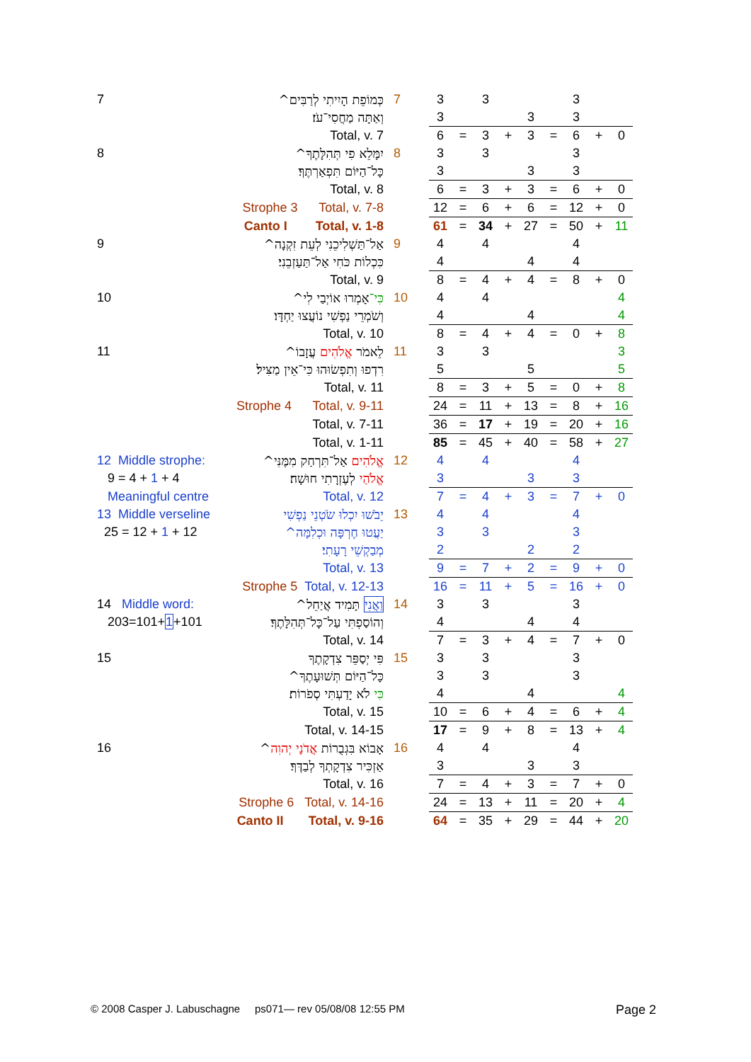| 7 | כְּמוֹפֵת הָיִיתִי לְרַבִּים^ | 7 | 3 | | 3 | | | | 3 | | |
| | וְאַתָּה מַחֲסִי־עֹז׃ | | 3 | | | | 3 | | 3 | | |
| | Total, v. 7 | | 6 | = | 3 | + | 3 | = | 6 | + | 0 |
| 8 | יִמָּלֵא פִי תְּהִלָּתֶךָ^ | 8 | 3 | | 3 | | | | 3 | | |
| | כָּל־הַיּוֹם תִּפְאַרְתֶּךָ׃ | | 3 | | | | 3 | | 3 | | |
| | Total, v. 8 | | 6 | = | 3 | + | 3 | = | 6 | + | 0 |
| | Strophe 3 Total, v. 7-8 | | 12 | = | 6 | + | 6 | = | 12 | + | 0 |
| | Canto I Total, v. 1-8 | | 61 | = | 34 | + | 27 | = | 50 | + | 11 |
| 9 | אַל־תַּשְׁלִיכֵנִי לְעֵת זִקְנָה^ | 9 | 4 | | 4 | | | | 4 | | |
| | כִּכְלוֹת כֹּחִי אַל־תַּעַזְבֵנִי׃ | | 4 | | | | 4 | | 4 | | |
| | Total, v. 9 | | 8 | = | 4 | + | 4 | = | 8 | + | 0 |
| 10 | כִּי־ אָמְרוּ אוֹיְבַי לִי^ | 10 | 4 | | 4 | | | | | | 4 |
| | וְשֹׁמְרֵי נַפְשִׁי נוֹעֲצוּ יַחְדָּו׃ | | 4 | | | | 4 | | | | 4 |
| | Total, v. 10 | | 8 | = | 4 | + | 4 | = | 0 | + | 8 |
| 11 | לֵאמֹר אֱלֹהִים עֲזָבוֹ^ | 11 | 3 | | 3 | | | | | | 3 |
| | רִדְפוּ וְתִפְשׂוּהוּ כִּי־אֵין מַצִּיל׃ | | 5 | | | | 5 | | | | 5 |
| | Total, v. 11 | | 8 | = | 3 | + | 5 | = | 0 | + | 8 |
| | Strophe 4 Total, v. 9-11 | | 24 | = | 11 | + | 13 | = | 8 | + | 16 |
| | Total, v. 7-11 | | 36 | = | 17 | + | 19 | = | 20 | + | 16 |
| | Total, v. 1-11 | | 85 | = | 45 | + | 40 | = | 58 | + | 27 |
| 12 Middle strophe: | אֱלֹהִים אַל־תִּרְחַק מִמֶּנִּי^ | 12 | 4 | | 4 | | | | 4 | | |
| 9 = 4 + 1 + 4 | אֱלֹהַי לְעֶזְרָתִי חוּשָׁה׃ | | 3 | | | | 3 | | 3 | | |
| Meaningful centre | Total, v. 12 | | 7 | = | 4 | + | 3 | = | 7 | + | 0 |
| 13 Middle verseline | יֵבֹשׁוּ יִכְלוּ שֹׂטְנֵי נַפְשִׁי | 13 | 4 | | 4 | | | | 4 | | |
| 25 = 12 + 1 + 12 | יַעֲטוּ חֶרְפָּה וּכְלִמָּה^ | | 3 | | 3 | | | | 3 | | |
| | מְבַקְשֵׁי רָעָתִי׃ | | 2 | | | | 2 | | 2 | | |
| | Total, v. 13 | | 9 | = | 7 | + | 2 | = | 9 | + | 0 |
| | Strophe 5 Total, v. 12-13 | | 16 | = | 11 | + | 5 | = | 16 | + | 0 |
| 14 Middle word: | וַאֲנִי תָּמִיד אֲיַחֵל^ | 14 | 3 | | 3 | | | | 3 | | |
| 203=101+ 1 +101 | וְהוֹסַפְתִּי עַל־כָּל־תְּהִלָּתֶךָ׃ | | 4 | | | | 4 | | 4 | | |
| | Total, v. 14 | | 7 | = | 3 | + | 4 | = | 7 | + | 0 |
| 15 | פִּי יְסַפֵּר צִדְקָתֶךָ | 15 | 3 | | 3 | | | | 3 | | |
| | כָּל־הַיּוֹם תְּשׁוּעָתֶךָ^ | | 3 | | 3 | | | | 3 | | |
| | כִּי לֹא יָדַעְתִּי סְפֹרוֹת׃ | | 4 | | | | 4 | | | | 4 |
| | Total, v. 15 | | 10 | = | 6 | + | 4 | = | 6 | + | 4 |
| | Total, v. 14-15 | | 17 | = | 9 | + | 8 | = | 13 | + | 4 |
| 16 | אָבוֹא בִּגְבֻרוֹת אֲדֹנָי יְהוִה ^ | 16 | 4 | | 4 | | | | 4 | | |
| | אַזְכִּיר צִדְקָתְךָ לְבַדֶּךָ׃ | | 3 | | | | 3 | | 3 | | |
| | Total, v. 16 | | 7 | = | 4 | + | 3 | = | 7 | + | 0 |
| | Strophe 6 Total, v. 14-16 | | 24 | = | 13 | + | 11 | = | 20 | + | 4 |
| | Canto II Total, v. 9-16 | | 64 | = | 35 | + | 29 | = | 44 | + | 20 |
© 2008 Casper J. Labuschagne ps071— rev 05/08/08 12:55 PM
Page 2